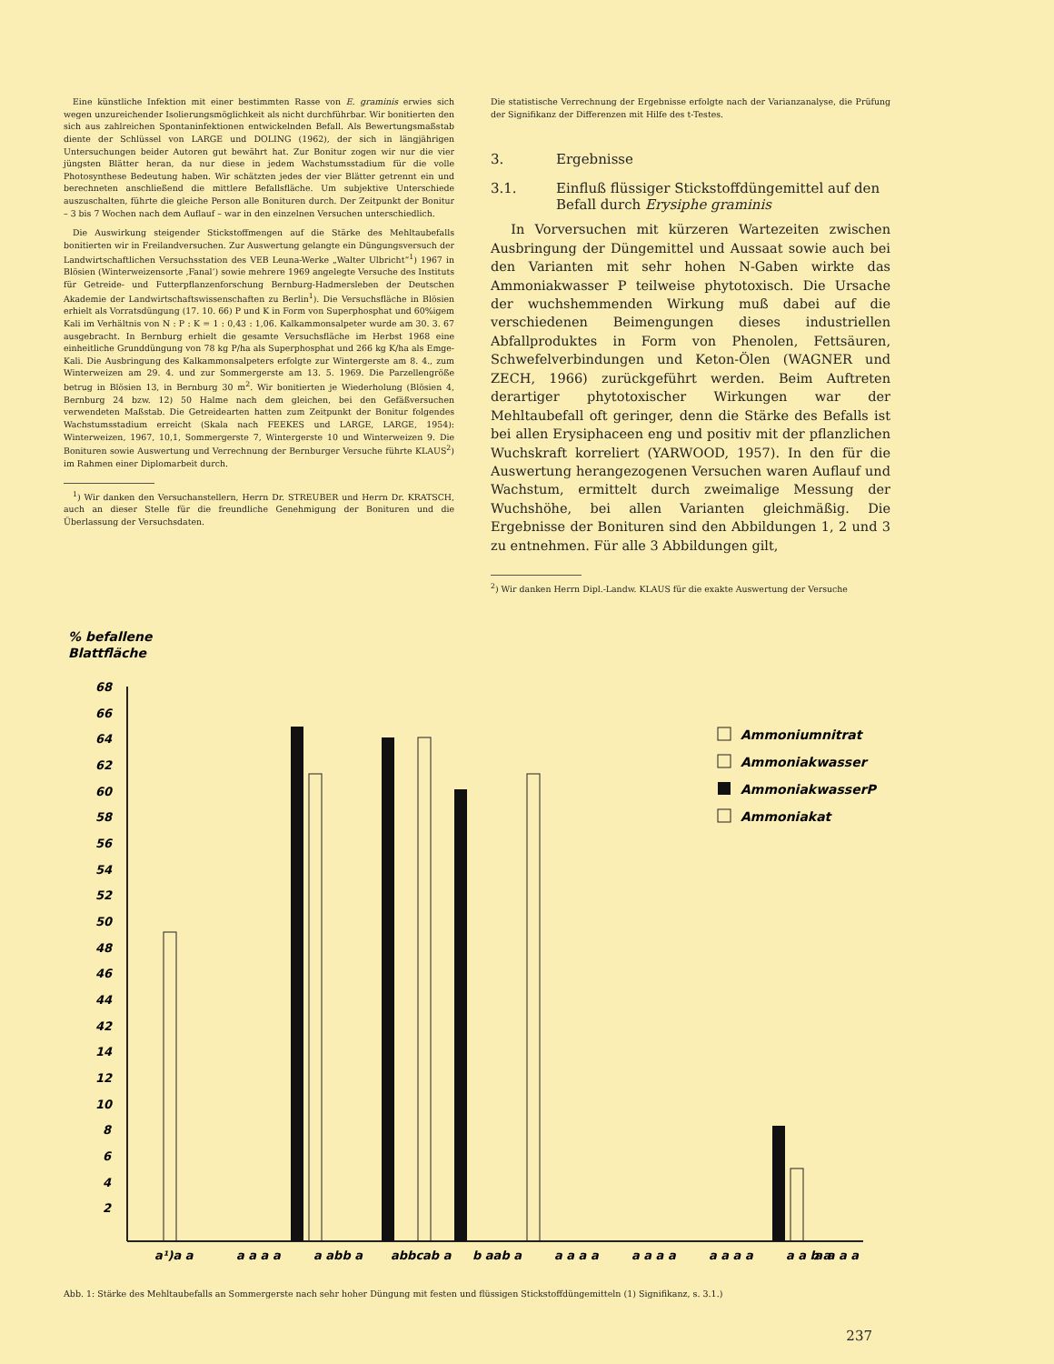Eine künstliche Infektion mit einer bestimmten Rasse von E. graminis erwies sich wegen unzureichender Isolierungsmöglichkeit als nicht durchführbar. Wir bonitierten den sich aus zahlreichen Spontaninfektionen entwickelnden Befall. Als Bewertungsmaßstab diente der Schlüssel von LARGE und DOLING (1962), der sich in längjährigen Untersuchungen beider Autoren gut bewährt hat. Zur Bonitur zogen wir nur die vier jüngsten Blätter heran, da nur diese in jedem Wachstumsstadium für die volle Photosynthese Bedeutung haben. Wir schätzten jedes der vier Blätter getrennt ein und berechneten anschließend die mittlere Befallsfläche. Um subjektive Unterschiede auszuschalten, führte die gleiche Person alle Bonituren durch. Der Zeitpunkt der Bonitur – 3 bis 7 Wochen nach dem Auflauf – war in den einzelnen Versuchen unterschiedlich.
Die Auswirkung steigender Stickstoffmengen auf die Stärke des Mehltaubefalls bonitierten wir in Freilandversuchen. Zur Auswertung gelangte ein Düngungsversuch der Landwirtschaftlichen Versuchsstation des VEB Leuna-Werke „Walter Ulbricht“<sup>1</sup>) 1967 in Blösien (Winterweizensorte ‚Fanal‘) sowie mehrere 1969 angelegte Versuche des Instituts für Getreide- und Futterpflanzenforschung Bernburg-Hadmersleben der Deutschen Akademie der Landwirtschaftswissenschaften zu Berlin<sup>1</sup>). Die Versuchsfläche in Blösien erhielt als Vorratsdüngung (17. 10. 66) P und K in Form von Superphosphat und 60%igem Kali im Verhältnis von N : P : K = 1 : 0,43 : 1,06. Kalkammonsalpeter wurde am 30. 3. 67 ausgebracht. In Bernburg erhielt die gesamte Versuchsfläche im Herbst 1968 eine einheitliche Grunddüngung von 78 kg P/ha als Superphosphat und 266 kg K/ha als Emge-Kali. Die Ausbringung des Kalkammonsalpeters erfolgte zur Wintergerste am 8. 4., zum Winterweizen am 29. 4. und zur Sommergerste am 13. 5. 1969. Die Parzellengröße betrug in Blösien 13, in Bernburg 30 m<sup>2</sup>. Wir bonitierten je Wiederholung (Blösien 4, Bernburg 24 bzw. 12) 50 Halme nach dem gleichen, bei den Gefäßversuchen verwendeten Maßstab. Die Getreidearten hatten zum Zeitpunkt der Bonitur folgendes Wachstumsstadium erreicht (Skala nach FEEKES und LARGE, LARGE, 1954): Winterweizen, 1967, 10,1, Sommergerste 7, Wintergerste 10 und Winterweizen 9. Die Bonituren sowie Auswertung und Verrechnung der Bernburger Versuche führte KLAUS<sup>2</sup>) im Rahmen einer Diplomarbeit durch.
<sup>1</sup>) Wir danken den Versuchanstellern, Herrn Dr. STREUBER und Herrn Dr. KRATSCH, auch an dieser Stelle für die freundliche Genehmigung der Bonituren und die Überlassung der Versuchsdaten.
Die statistische Verrechnung der Ergebnisse erfolgte nach der Varianzanalyse, die Prüfung der Signifikanz der Differenzen mit Hilfe des t-Testes.
3. Ergebnisse
3.1. Einfluß flüssiger Stickstoffdüngemittel auf den Befall durch Erysiphe graminis
In Vorversuchen mit kürzeren Wartezeiten zwischen Ausbringung der Düngemittel und Aussaat sowie auch bei den Varianten mit sehr hohen N-Gaben wirkte das Ammoniakwasser P teilweise phytotoxisch. Die Ursache der wuchshemmenden Wirkung muß dabei auf die verschiedenen Beimengungen dieses industriellen Abfallproduktes in Form von Phenolen, Fettsäuren, Schwefelverbindungen und Keton-Ölen (WAGNER und ZECH, 1966) zurückgeführt werden. Beim Auftreten derartiger phytotoxischer Wirkungen war der Mehltaubefall oft geringer, denn die Stärke des Befalls ist bei allen Erysiphaceen eng und positiv mit der pflanzlichen Wuchskraft korreliert (YARWOOD, 1957). In den für die Auswertung herangezogenen Versuchen waren Auflauf und Wachstum, ermittelt durch zweimalige Messung der Wuchshöhe, bei allen Varianten gleichmäßig. Die Ergebnisse der Bonituren sind den Abbildungen 1, 2 und 3 zu entnehmen. Für alle 3 Abbildungen gilt,
<sup>2</sup>) Wir danken Herrn Dipl.-Landw. KLAUS für die exakte Auswertung der Versuche
% befallene
Blattfläche
68
66
64
62
60
58
56
54
52
50
48
46
44
42
14
12
10
8
6
4
2
a¹)a a
a a a a
a abb a
abbcab a
b aab a
a a a a
a a a a
a a a a
a a b a
a a a a
Ammoniumnitrat
Ammoniakwasser
AmmoniakwasserP
Ammoniakat
Abb. 1: Stärke des Mehltaubefalls an Sommergerste nach sehr hoher Düngung mit festen und flüssigen Stickstoffdüngemitteln (1) Signifikanz, s. 3.1.)
237